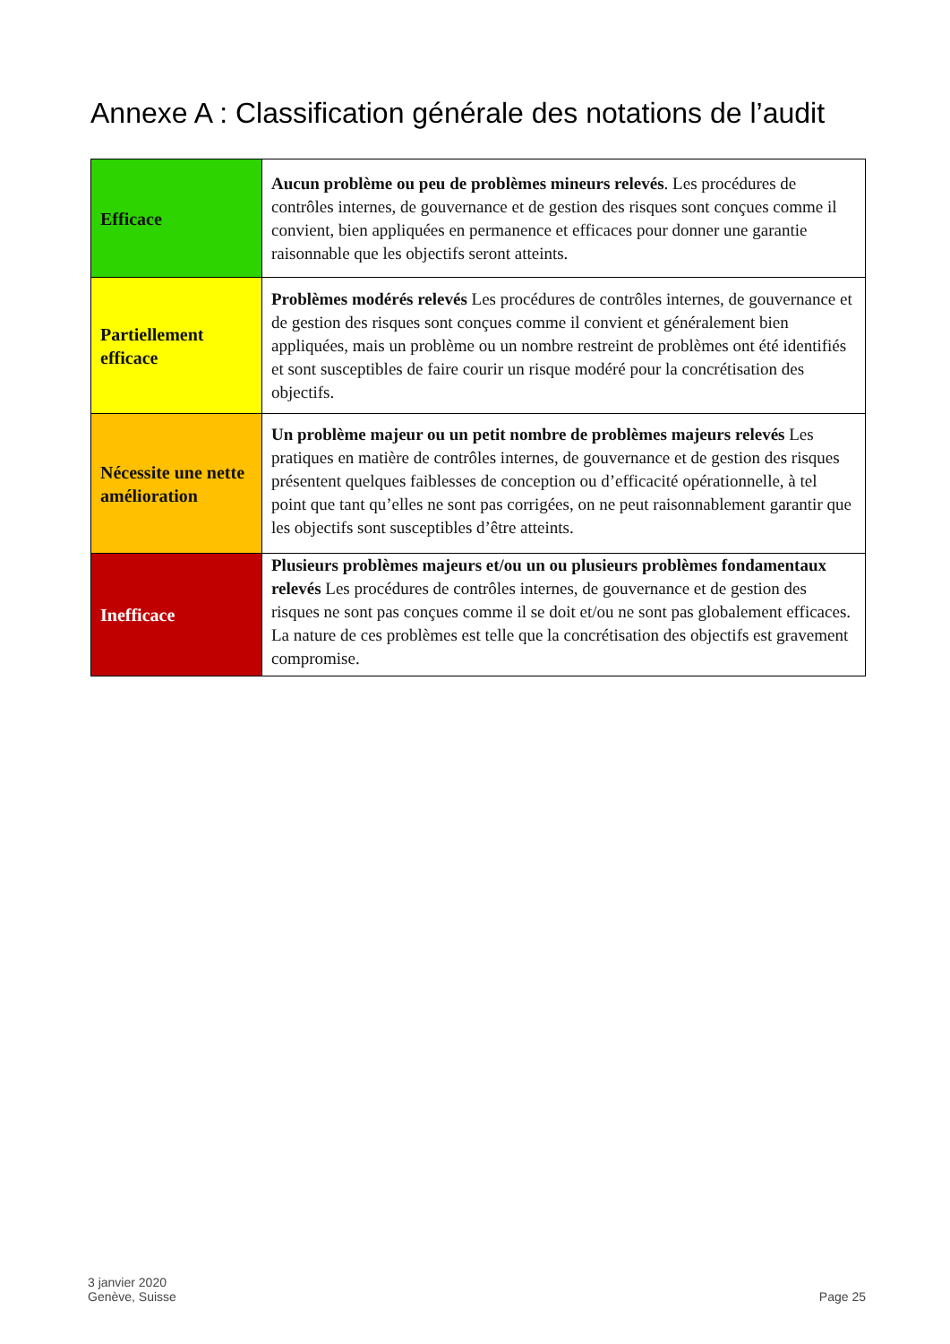Annexe A : Classification générale des notations de l’audit
| Efficace | Aucun problème ou peu de problèmes mineurs relevés . Les procédures de contrôles internes, de gouvernance et de gestion des risques sont conçues comme il convient, bien appliquées en permanence et efficaces pour donner une garantie raisonnable que les objectifs seront atteints. |
| Partiellement efficace | Problèmes modérés relevés Les procédures de contrôles internes, de gouvernance et de gestion des risques sont conçues comme il convient et généralement bien appliquées, mais un problème ou un nombre restreint de problèmes ont été identifiés et sont susceptibles de faire courir un risque modéré pour la concrétisation des objectifs. |
| Nécessite une nette amélioration | Un problème majeur ou un petit nombre de problèmes majeurs relevés Les pratiques en matière de contrôles internes, de gouvernance et de gestion des risques présentent quelques faiblesses de conception ou d’efficacité opérationnelle, à tel point que tant qu’elles ne sont pas corrigées, on ne peut raisonnablement garantir que les objectifs sont susceptibles d’être atteints. |
| Inefficace | Plusieurs problèmes majeurs et/ou un ou plusieurs problèmes fondamentaux relevés Les procédures de contrôles internes, de gouvernance et de gestion des risques ne sont pas conçues comme il se doit et/ou ne sont pas globalement efficaces. La nature de ces problèmes est telle que la concrétisation des objectifs est gravement compromise. |
3 janvier 2020
Genève, Suisse
Page 25